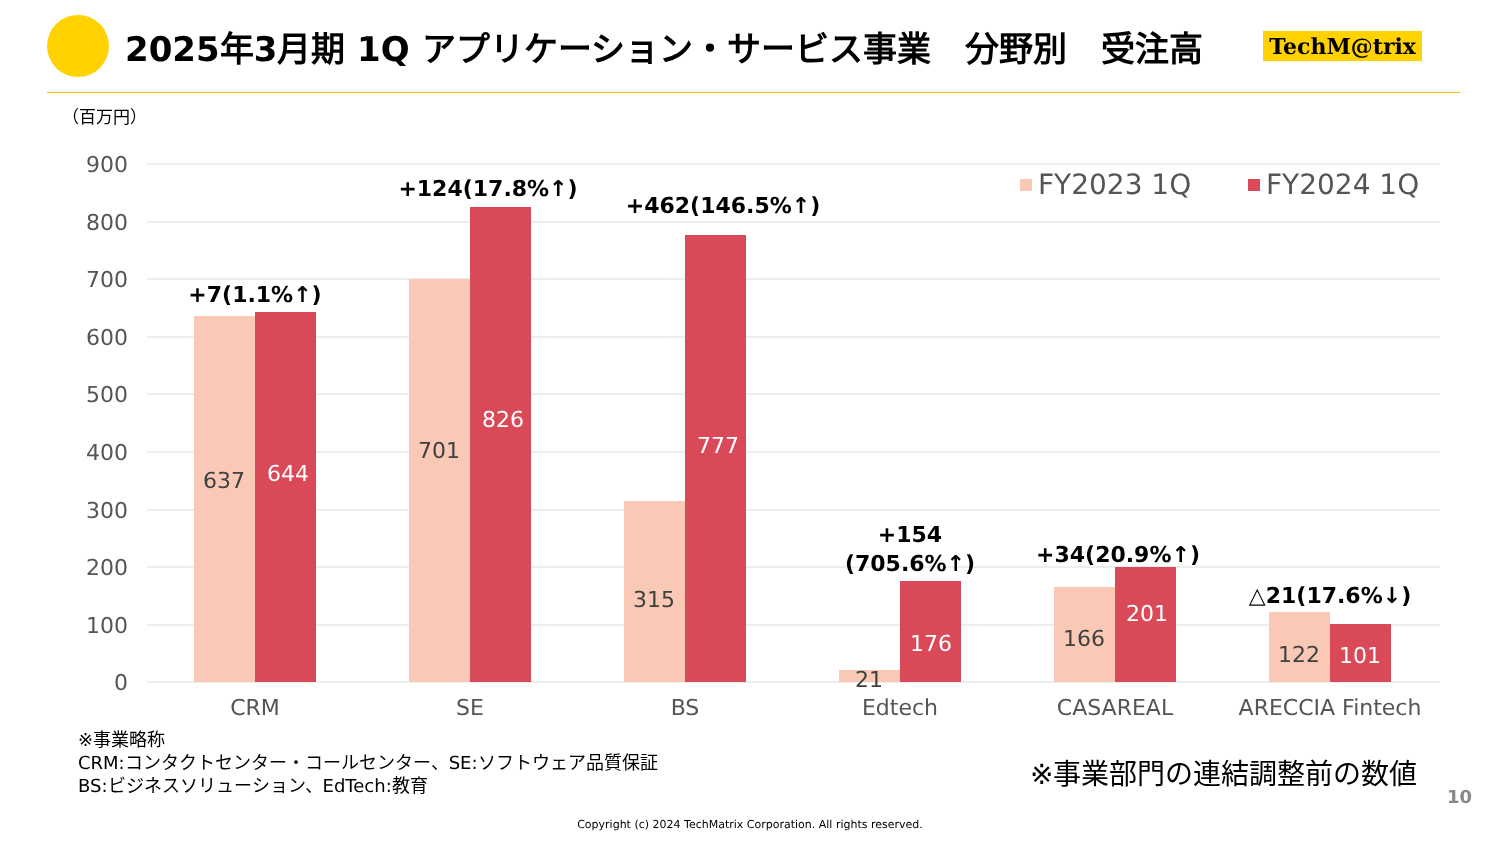2025年3月期 1Q アプリケーション・サービス事業　分野別　受注高
TechM@trix
（百万円）
900
800
700
600
500
400
300
200
100
0
637
701
315
21
166
122
644
826
777
176
201
101
CRM
SE
BS
Edtech
CASAREAL
ARECCIA Fintech
+7(1.1%↑)
+124(17.8%↑)
+462(146.5%↑)
+154
(705.6%↑)
+34(20.9%↑)
△21(17.6%↓)
FY2023 1Q
FY2024 1Q
※事業略称
CRM:コンタクトセンター・コールセンター、SE:ソフトウェア品質保証
BS:ビジネスソリューション、EdTech:教育
※事業部門の連結調整前の数値
10
Copyright (c) 2024 TechMatrix Corporation. All rights reserved.